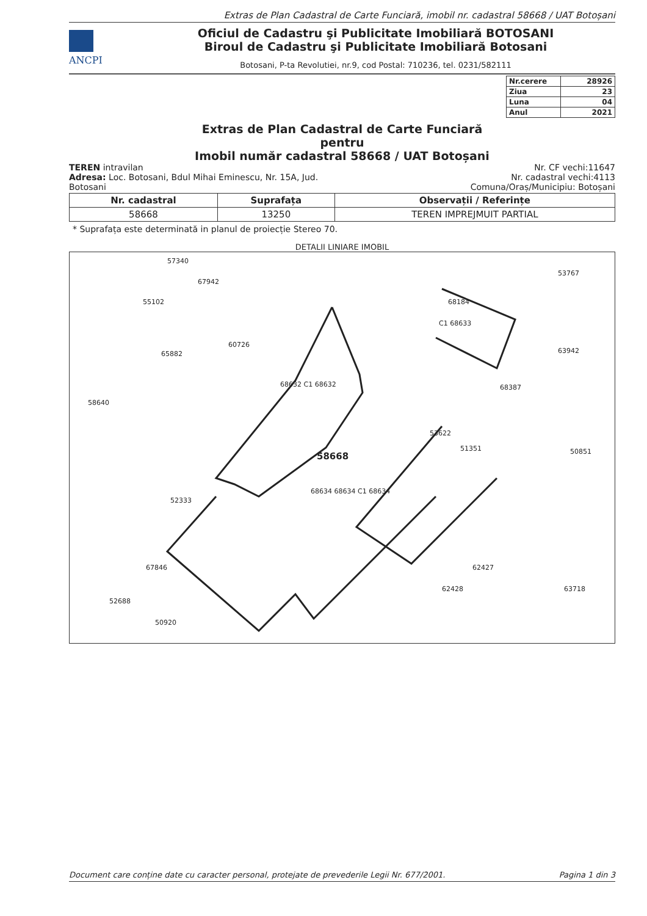Extras de Plan Cadastral de Carte Funciară, imobil nr. cadastral 58668 / UAT Botoșani
ANCPI
Oficiul de Cadastru şi Publicitate Imobiliară BOTOSANI
Biroul de Cadastru şi Publicitate Imobiliară Botosani
Botosani, P-ta Revolutiei, nr.9, cod Postal: 710236, tel. 0231/582111
| Nr.cerere | 28926 |
| Ziua | 23 |
| Luna | 04 |
| Anul | 2021 |
Extras de Plan Cadastral de Carte Funciară
pentru
Imobil număr cadastral 58668 / UAT Botoșani
TEREN intravilan
Adresa: Loc. Botosani, Bdul Mihai Eminescu, Nr. 15A, Jud.
Botosani
Nr. CF vechi:11647
Nr. cadastral vechi:4113
Comuna/Oraș/Municipiu: Botoșani
| Nr. cadastral | Suprafața | Observații / Referințe |
| --- | --- | --- |
| 58668 | 13250 | TEREN IMPREJMUIT PARTIAL |
* Suprafața este determinată in planul de proiecție Stereo 70.
DETALII LINIARE IMOBIL
57340
67942
55102
65882
60726
58640
68184
53767
C1 68633
63942
68387 68632 C1 68632
53622
51351 50851 58668
68634 68634 C1 68634
52333
67846 62427
62428 63718
52688
50920
Document care conține date cu caracter personal, protejate de prevederile Legii Nr. 677/2001. Pagina 1 din 3